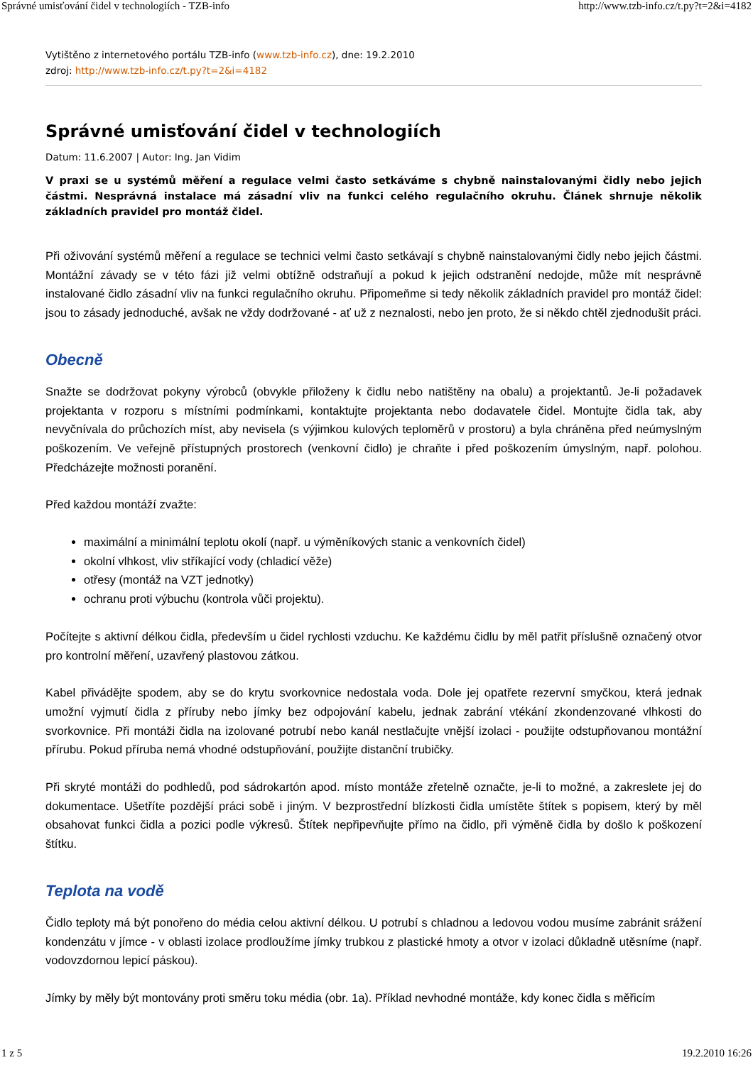Správné umisťování čidel v technologiích - TZB-info http://www.tzb-info.cz/t.py?t=2&i=4182
Vytištěno z internetového portálu TZB-info (www.tzb-info.cz), dne: 19.2.2010
zdroj: http://www.tzb-info.cz/t.py?t=2&i=4182
Správné umisťování čidel v technologiích
Datum: 11.6.2007 | Autor: Ing. Jan Vidim
V praxi se u systémů měření a regulace velmi často setkáváme s chybně nainstalovanými čidly nebo jejich částmi. Nesprávná instalace má zásadní vliv na funkci celého regulačního okruhu. Článek shrnuje několik základních pravidel pro montáž čidel.
Při oživování systémů měření a regulace se technici velmi často setkávají s chybně nainstalovanými čidly nebo jejich částmi. Montážní závady se v této fázi již velmi obtížně odstraňují a pokud k jejich odstranění nedojde, může mít nesprávně instalované čidlo zásadní vliv na funkci regulačního okruhu. Připomeňme si tedy několik základních pravidel pro montáž čidel: jsou to zásady jednoduché, avšak ne vždy dodržované - ať už z neznalosti, nebo jen proto, že si někdo chtěl zjednodušit práci.
Obecně
Snažte se dodržovat pokyny výrobců (obvykle přiloženy k čidlu nebo natištěny na obalu) a projektantů. Je-li požadavek projektanta v rozporu s místními podmínkami, kontaktujte projektanta nebo dodavatele čidel. Montujte čidla tak, aby nevyčnívala do průchozích míst, aby nevisela (s výjimkou kulových teploměrů v prostoru) a byla chráněna před neúmyslným poškozením. Ve veřejně přístupných prostorech (venkovní čidlo) je chraňte i před poškozením úmyslným, např. polohou. Předcházejte možnosti poranění.
Před každou montáží zvažte:
maximální a minimální teplotu okolí (např. u výměníkových stanic a venkovních čidel)
okolní vlhkost, vliv stříkající vody (chladicí věže)
otřesy (montáž na VZT jednotky)
ochranu proti výbuchu (kontrola vůči projektu).
Počítejte s aktivní délkou čidla, především u čidel rychlosti vzduchu. Ke každému čidlu by měl patřit příslušně označený otvor pro kontrolní měření, uzavřený plastovou zátkou.
Kabel přivádějte spodem, aby se do krytu svorkovnice nedostala voda. Dole jej opatřete rezervní smyčkou, která jednak umožní vyjmutí čidla z příruby nebo jímky bez odpojování kabelu, jednak zabrání vtékání zkondenzované vlhkosti do svorkovnice. Při montáži čidla na izolované potrubí nebo kanál nestlačujte vnější izolaci - použijte odstupňovanou montážní přírubu. Pokud příruba nemá vhodné odstupňování, použijte distanční trubičky.
Při skryté montáži do podhledů, pod sádrokartón apod. místo montáže zřetelně označte, je-li to možné, a zakreslete jej do dokumentace. Ušetříte pozdější práci sobě i jiným. V bezprostřední blízkosti čidla umístěte štítek s popisem, který by měl obsahovat funkci čidla a pozici podle výkresů. Štítek nepřipevňujte přímo na čidlo, při výměně čidla by došlo k poškození štítku.
Teplota na vodě
Čidlo teploty má být ponořeno do média celou aktivní délkou. U potrubí s chladnou a ledovou vodou musíme zabránit srážení kondenzátu v jímce - v oblasti izolace prodloužíme jímky trubkou z plastické hmoty a otvor v izolaci důkladně utěsníme (např. vodovzdornou lepicí páskou).
Jímky by měly být montovány proti směru toku média (obr. 1a). Příklad nevhodné montáže, kdy konec čidla s měřicím
1 z 5 19.2.2010 16:26